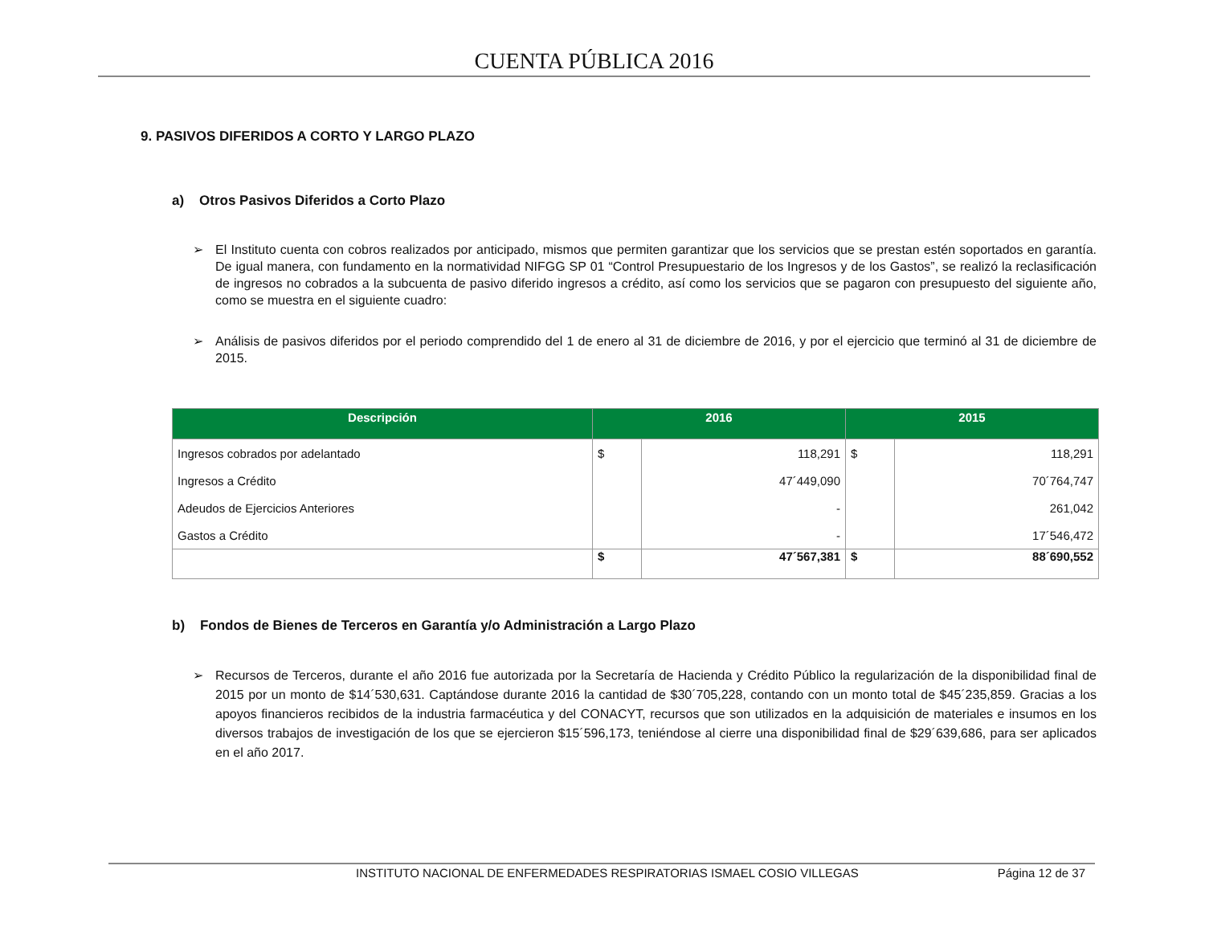CUENTA PÚBLICA 2016
9. PASIVOS DIFERIDOS A CORTO Y LARGO PLAZO
a) Otros Pasivos Diferidos a Corto Plazo
➢ El Instituto cuenta con cobros realizados por anticipado, mismos que permiten garantizar que los servicios que se prestan estén soportados en garantía. De igual manera, con fundamento en la normatividad NIFGG SP 01 “Control Presupuestario de los Ingresos y de los Gastos”, se realizó la reclasificación de ingresos no cobrados a la subcuenta de pasivo diferido ingresos a crédito, así como los servicios que se pagaron con presupuesto del siguiente año, como se muestra en el siguiente cuadro:
➢ Análisis de pasivos diferidos por el periodo comprendido del 1 de enero al 31 de diciembre de 2016, y por el ejercicio que terminó al 31 de diciembre de 2015.
| Descripción | 2016 | | 2015 | |
| --- | --- | --- | --- | --- |
| Ingresos cobrados por adelantado | $ | 118,291 | $ | 118,291 |
| Ingresos a Crédito | | 47´449,090 | | 70´764,747 |
| Adeudos de Ejercicios Anteriores | | - | | 261,042 |
| Gastos a Crédito | | - | | 17´546,472 |
| | $ | 47´567,381 | $ | 88´690,552 |
b) Fondos de Bienes de Terceros en Garantía y/o Administración a Largo Plazo
➢ Recursos de Terceros, durante el año 2016 fue autorizada por la Secretaría de Hacienda y Crédito Público la regularización de la disponibilidad final de 2015 por un monto de $14´530,631. Captándose durante 2016 la cantidad de $30´705,228, contando con un monto total de $45´235,859. Gracias a los apoyos financieros recibidos de la industria farmacéutica y del CONACYT, recursos que son utilizados en la adquisición de materiales e insumos en los diversos trabajos de investigación de los que se ejercieron $15´596,173, teniéndose al cierre una disponibilidad final de $29´639,686, para ser aplicados en el año 2017.
INSTITUTO NACIONAL DE ENFERMEDADES RESPIRATORIAS ISMAEL COSIO VILLEGAS Página 12 de 37